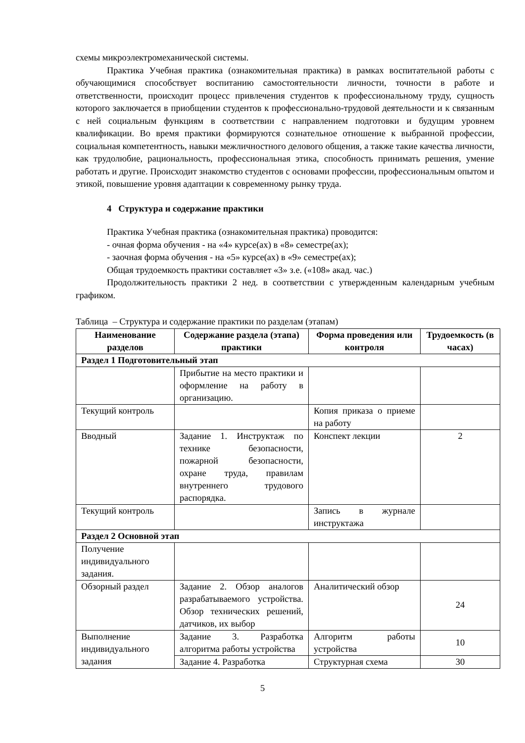схемы микроэлектромеханической системы.
Практика Учебная практика (ознакомительная практика) в рамках воспитательной работы с обучающимися способствует воспитанию самостоятельности личности, точности в работе и ответственности, происходит процесс привлечения студентов к профессиональному труду, сущность которого заключается в приобщении студентов к профессионально-трудовой деятельности и к связанным с ней социальным функциям в соответствии с направлением подготовки и будущим уровнем квалификации. Во время практики формируются сознательное отношение к выбранной профессии, социальная компетентность, навыки межличностного делового общения, а также такие качества личности, как трудолюбие, рациональность, профессиональная этика, способность принимать решения, умение работать и другие. Происходит знакомство студентов с основами профессии, профессиональным опытом и этикой, повышение уровня адаптации к современному рынку труда.
4 Структура и содержание практики
Практика Учебная практика (ознакомительная практика) проводится:
- очная форма обучения - на «4» курсе(ах) в «8» семестре(ах);
- заочная форма обучения - на «5» курсе(ах) в «9» семестре(ах);
Общая трудоемкость практики составляет «3» з.е. («108» акад. час.)
Продолжительность практики 2 нед. в соответствии с утвержденным календарным учебным графиком.
Таблица – Структура и содержание практики по разделам (этапам)
| Наименование разделов | Содержание раздела (этапа) практики | Форма проведения или контроля | Трудоемкость (в часах) |
| --- | --- | --- | --- |
| Раздел 1 Подготовительный этап | | | |
| | Прибытие на место практики и оформление на работу в организацию. | | |
| Текущий контроль | | Копия приказа о приеме на работу | |
| Вводный | Задание 1. Инструктаж по технике безопасности, пожарной безопасности, охране труда, правилам внутреннего трудового распорядка. | Конспект лекции | 2 |
| Текущий контроль | | Запись в журнале инструктажа | |
| Раздел 2 Основной этап | | | |
| Получение индивидуального задания. | | | |
| Обзорный раздел | Задание 2. Обзор аналогов разрабатываемого устройства. Обзор технических решений, датчиков, их выбор | Аналитический обзор | 24 |
| Выполнение индивидуального задания | Задание 3. Разработка алгоритма работы устройства | Алгоритм работы устройства | 10 |
| | Задание 4. Разработка | Структурная схема | 30 |
5